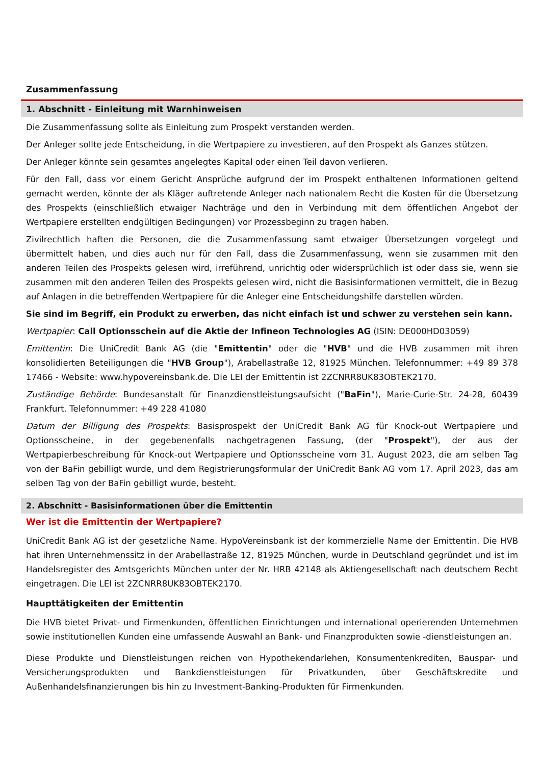Zusammenfassung
1. Abschnitt - Einleitung mit Warnhinweisen
Die Zusammenfassung sollte als Einleitung zum Prospekt verstanden werden.
Der Anleger sollte jede Entscheidung, in die Wertpapiere zu investieren, auf den Prospekt als Ganzes stützen.
Der Anleger könnte sein gesamtes angelegtes Kapital oder einen Teil davon verlieren.
Für den Fall, dass vor einem Gericht Ansprüche aufgrund der im Prospekt enthaltenen Informationen geltend gemacht werden, könnte der als Kläger auftretende Anleger nach nationalem Recht die Kosten für die Übersetzung des Prospekts (einschließlich etwaiger Nachträge und den in Verbindung mit dem öffentlichen Angebot der Wertpapiere erstellten endgültigen Bedingungen) vor Prozessbeginn zu tragen haben.
Zivilrechtlich haften die Personen, die die Zusammenfassung samt etwaiger Übersetzungen vorgelegt und übermittelt haben, und dies auch nur für den Fall, dass die Zusammenfassung, wenn sie zusammen mit den anderen Teilen des Prospekts gelesen wird, irreführend, unrichtig oder widersprüchlich ist oder dass sie, wenn sie zusammen mit den anderen Teilen des Prospekts gelesen wird, nicht die Basisinformationen vermittelt, die in Bezug auf Anlagen in die betreffenden Wertpapiere für die Anleger eine Entscheidungshilfe darstellen würden.
Sie sind im Begriff, ein Produkt zu erwerben, das nicht einfach ist und schwer zu verstehen sein kann.
Wertpapier: Call Optionsschein auf die Aktie der Infineon Technologies AG (ISIN: DE000HD03059)
Emittentin: Die UniCredit Bank AG (die "Emittentin" oder die "HVB" und die HVB zusammen mit ihren konsolidierten Beteiligungen die "HVB Group"), Arabellastraße 12, 81925 München. Telefonnummer: +49 89 378 17466 - Website: www.hypovereinsbank.de. Die LEI der Emittentin ist 2ZCNRR8UK83OBTEK2170.
Zuständige Behörde: Bundesanstalt für Finanzdienstleistungsaufsicht ("BaFin"), Marie-Curie-Str. 24-28, 60439 Frankfurt. Telefonnummer: +49 228 41080
Datum der Billigung des Prospekts: Basisprospekt der UniCredit Bank AG für Knock-out Wertpapiere und Optionsscheine, in der gegebenenfalls nachgetragenen Fassung, (der "Prospekt"), der aus der Wertpapierbeschreibung für Knock-out Wertpapiere und Optionsscheine vom 31. August 2023, die am selben Tag von der BaFin gebilligt wurde, und dem Registrierungsformular der UniCredit Bank AG vom 17. April 2023, das am selben Tag von der BaFin gebilligt wurde, besteht.
2. Abschnitt - Basisinformationen über die Emittentin
Wer ist die Emittentin der Wertpapiere?
UniCredit Bank AG ist der gesetzliche Name. HypoVereinsbank ist der kommerzielle Name der Emittentin. Die HVB hat ihren Unternehmenssitz in der Arabellastraße 12, 81925 München, wurde in Deutschland gegründet und ist im Handelsregister des Amtsgerichts München unter der Nr. HRB 42148 als Aktiengesellschaft nach deutschem Recht eingetragen. Die LEI ist 2ZCNRR8UK83OBTEK2170.
Haupttätigkeiten der Emittentin
Die HVB bietet Privat- und Firmenkunden, öffentlichen Einrichtungen und international operierenden Unternehmen sowie institutionellen Kunden eine umfassende Auswahl an Bank- und Finanzprodukten sowie -dienstleistungen an.
Diese Produkte und Dienstleistungen reichen von Hypothekendarlehen, Konsumentenkrediten, Bauspar- und Versicherungsprodukten und Bankdienstleistungen für Privatkunden, über Geschäftskredite und Außenhandelsfinanzierungen bis hin zu Investment-Banking-Produkten für Firmenkunden.